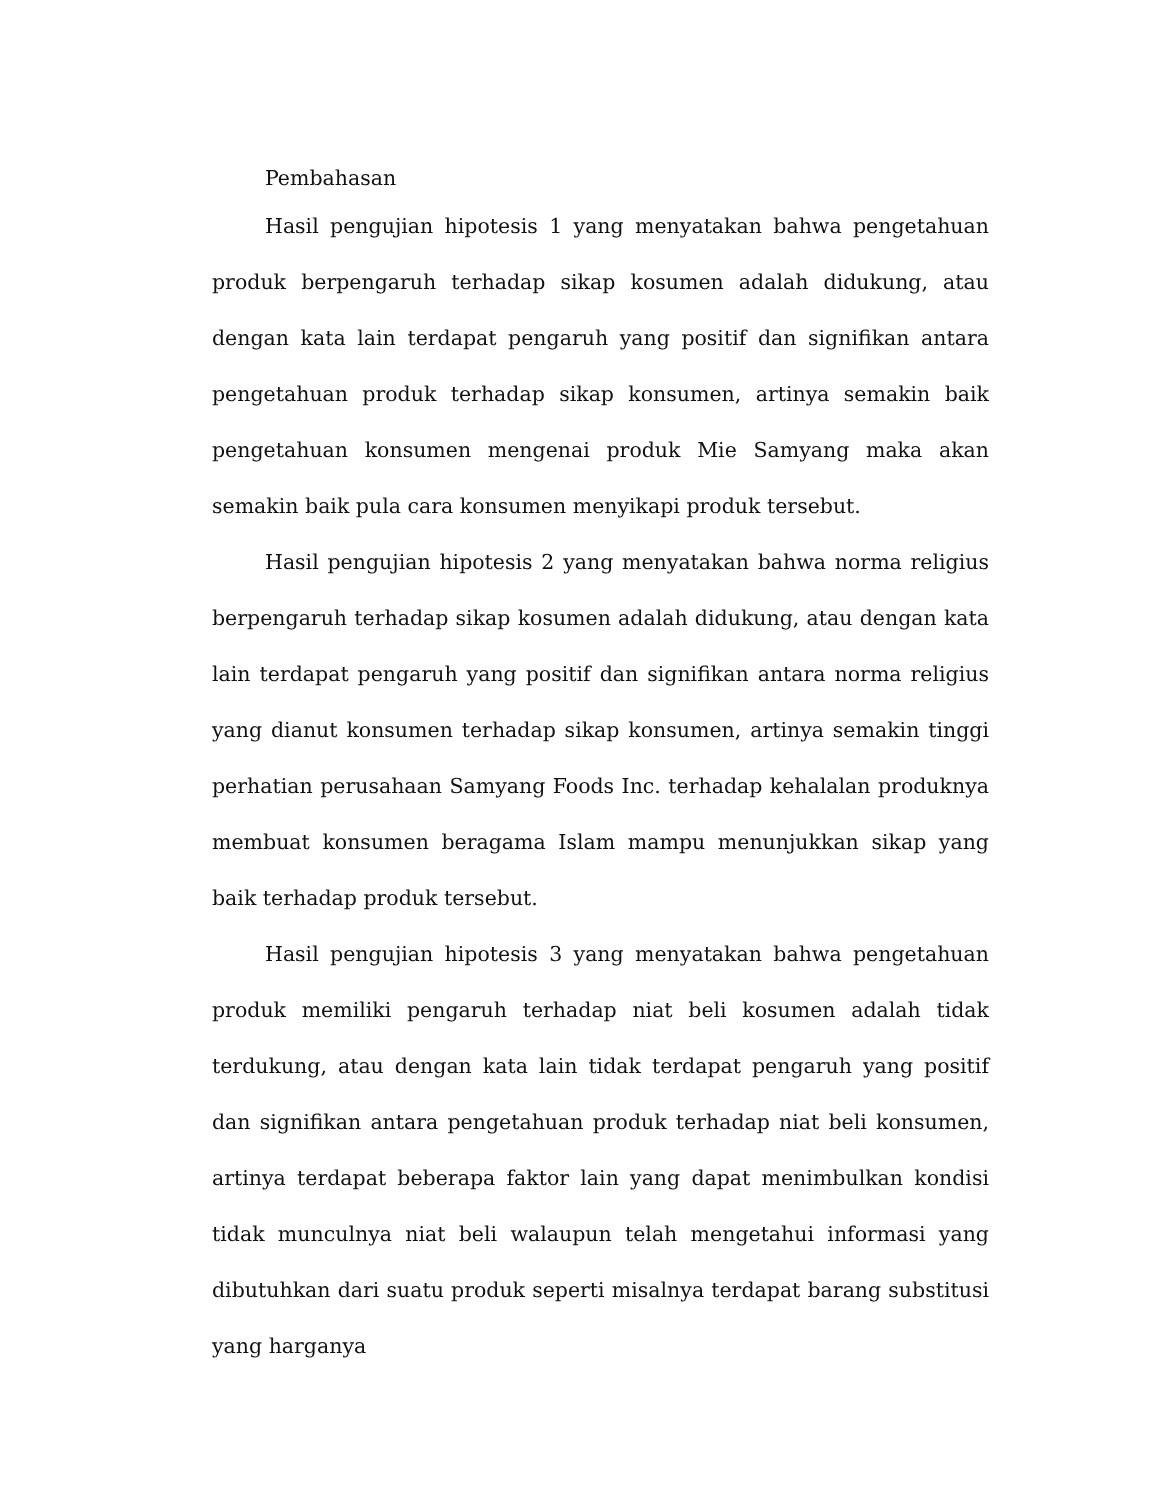Pembahasan
Hasil pengujian hipotesis 1 yang menyatakan bahwa pengetahuan produk berpengaruh terhadap sikap kosumen adalah didukung, atau dengan kata lain terdapat pengaruh yang positif dan signifikan antara pengetahuan produk terhadap sikap konsumen, artinya semakin baik pengetahuan konsumen mengenai produk Mie Samyang maka akan semakin baik pula cara konsumen menyikapi produk tersebut.
Hasil pengujian hipotesis 2 yang menyatakan bahwa norma religius berpengaruh terhadap sikap kosumen adalah didukung, atau dengan kata lain terdapat pengaruh yang positif dan signifikan antara norma religius yang dianut konsumen terhadap sikap konsumen, artinya semakin tinggi perhatian perusahaan Samyang Foods Inc. terhadap kehalalan produknya membuat konsumen beragama Islam mampu menunjukkan sikap yang baik terhadap produk tersebut.
Hasil pengujian hipotesis 3 yang menyatakan bahwa pengetahuan produk memiliki pengaruh terhadap niat beli kosumen adalah tidak terdukung, atau dengan kata lain tidak terdapat pengaruh yang positif dan signifikan antara pengetahuan produk terhadap niat beli konsumen, artinya terdapat beberapa faktor lain yang dapat menimbulkan kondisi tidak munculnya niat beli walaupun telah mengetahui informasi yang dibutuhkan dari suatu produk seperti misalnya terdapat barang substitusi yang harganya